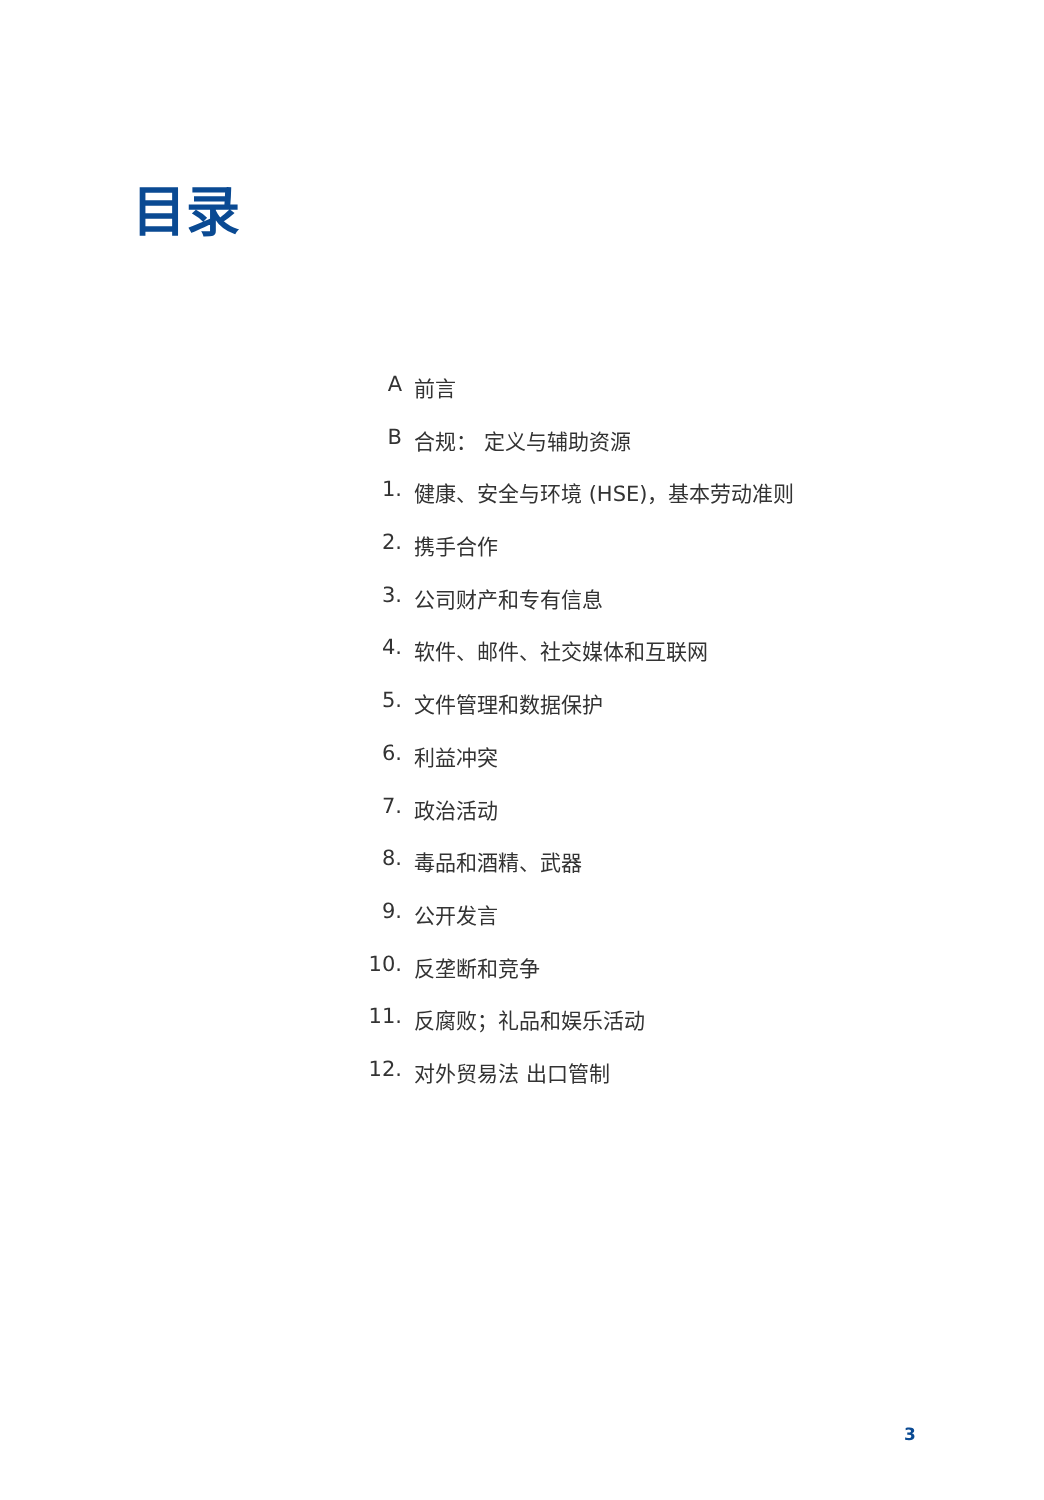目录
A前言
B合规： 定义与辅助资源
1. 健康、安全与环境 (HSE)，基本劳动准则
2. 携手合作
3. 公司财产和专有信息
4. 软件、邮件、社交媒体和互联网
5. 文件管理和数据保护
6. 利益冲突
7. 政治活动
8. 毒品和酒精、武器
9. 公开发言
10. 反垄断和竞争
11. 反腐败；礼品和娱乐活动
12. 对外贸易法 出口管制
3